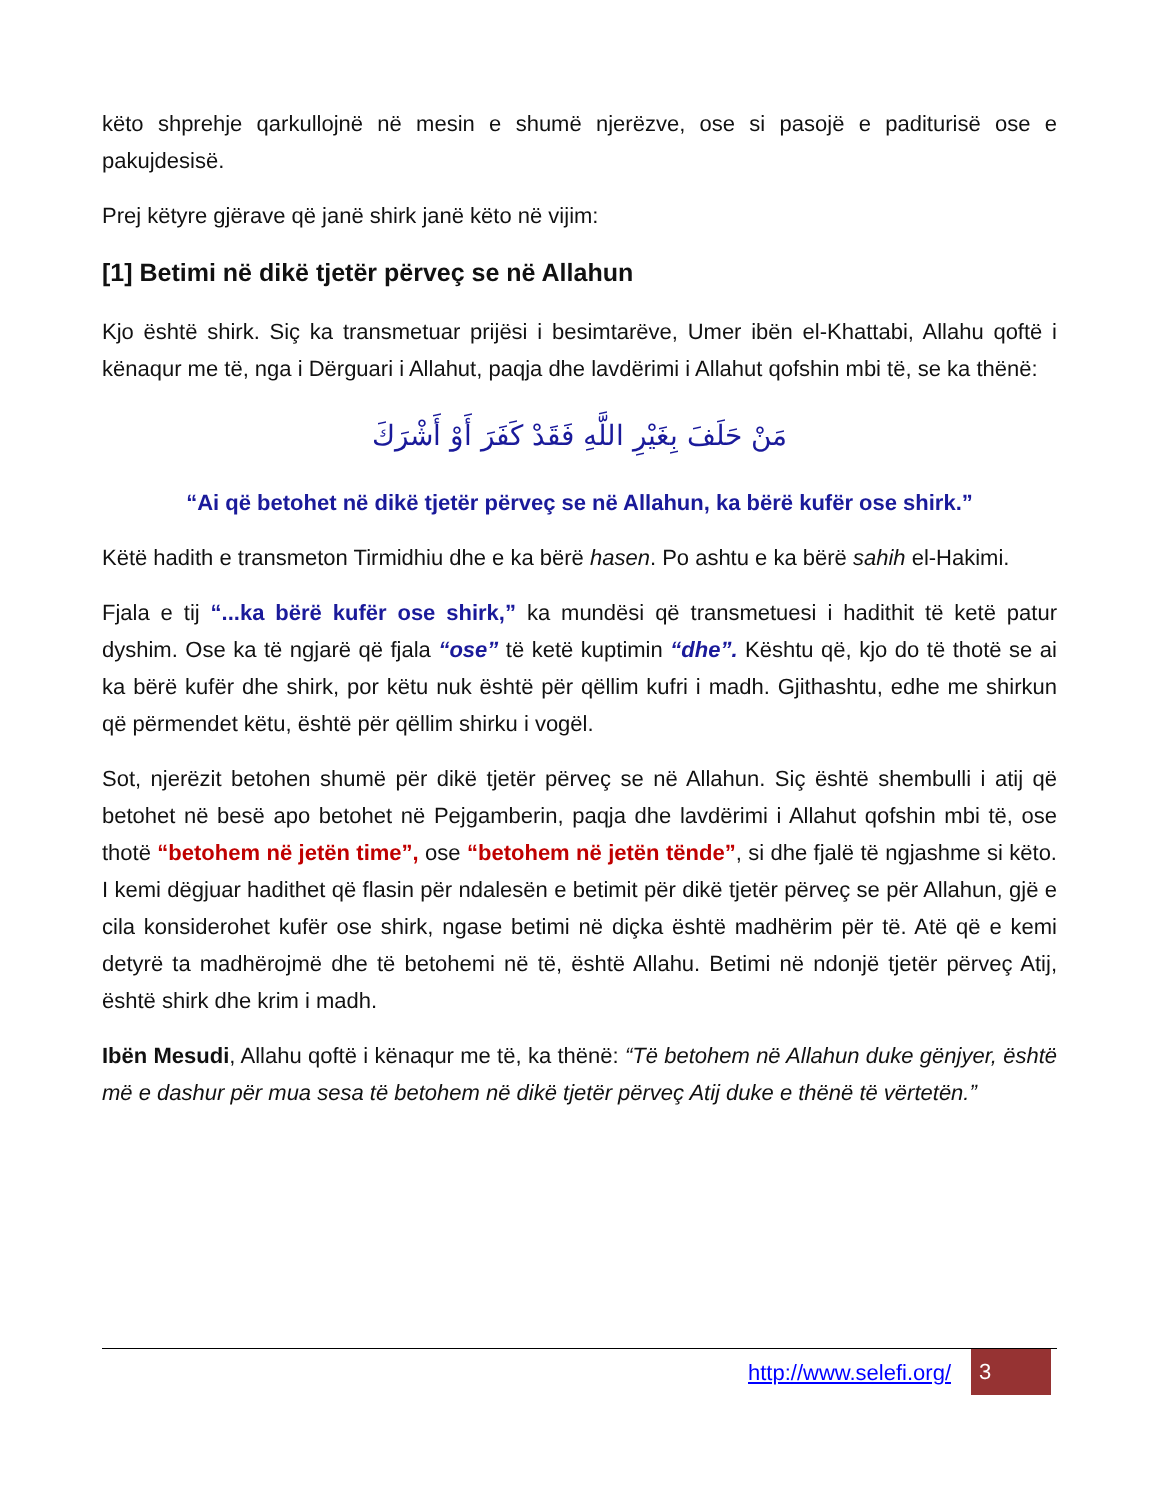këto shprehje qarkullojnë në mesin e shumë njerëzve, ose si pasojë e paditurisë ose e pakujdesisë.
Prej këtyre gjërave që janë shirk janë këto në vijim:
[1] Betimi në dikë tjetër përveç se në Allahun
Kjo është shirk. Siç ka transmetuar prijësi i besimtarëve, Umer ibën el-Khattabi, Allahu qoftë i kënaqur me të, nga i Dërguari i Allahut, paqja dhe lavdërimi i Allahut qofshin mbi të, se ka thënë:
مَنْ حَلَفَ بِغَيْرِ اللَّهِ فَقَدْ كَفَرَ أَوْ أَشْرَكَ
“Ai që betohet në dikë tjetër përveç se në Allahun, ka bërë kufër ose shirk.”
Këtë hadith e transmeton Tirmidhiu dhe e ka bërë hasen. Po ashtu e ka bërë sahih el-Hakimi.
Fjala e tij “...ka bërë kufër ose shirk,” ka mundësi që transmetuesi i hadithit të ketë patur dyshim. Ose ka të ngjarë që fjala “ose” të ketë kuptimin “dhe”. Kështu që, kjo do të thotë se ai ka bërë kufër dhe shirk, por këtu nuk është për qëllim kufri i madh. Gjithashtu, edhe me shirkun që përmendet këtu, është për qëllim shirku i vogël.
Sot, njerëzit betohen shumë për dikë tjetër përveç se në Allahun. Siç është shembulli i atij që betohet në besë apo betohet në Pejgamberin, paqja dhe lavdërimi i Allahut qofshin mbi të, ose thotë “betohem në jetën time”, ose “betohem në jetën tënde”, si dhe fjalë të ngjashme si këto. I kemi dëgjuar hadithet që flasin për ndalesën e betimit për dikë tjetër përveç se për Allahun, gjë e cila konsiderohet kufër ose shirk, ngase betimi në diçka është madhërim për të. Atë që e kemi detyrë ta madhërojmë dhe të betohemi në të, është Allahu. Betimi në ndonjë tjetër përveç Atij, është shirk dhe krim i madh.
Ibën Mesudi, Allahu qoftë i kënaqur me të, ka thënë: “Të betohem në Allahun duke gënjyer, është më e dashur për mua sesa të betohem në dikë tjetër përveç Atij duke e thënë të vërtetën.”
http://www.selefi.org/
3